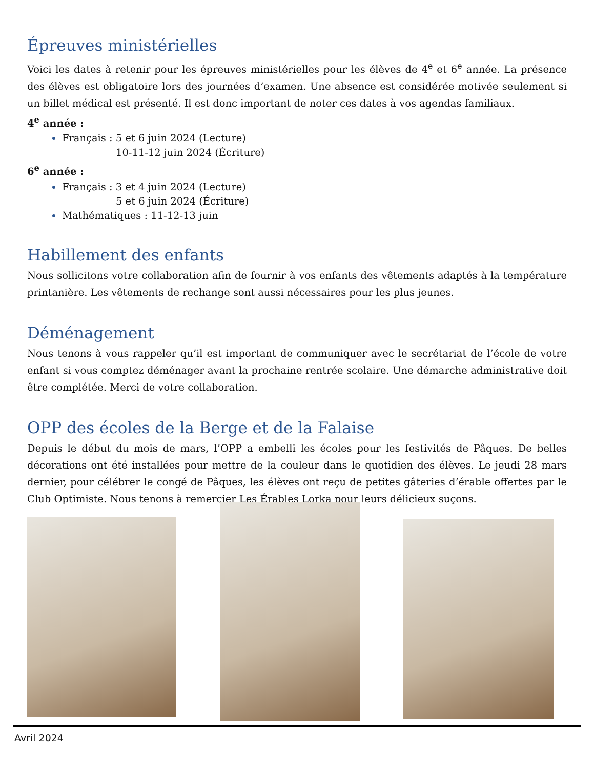Épreuves ministérielles
Voici les dates à retenir pour les épreuves ministérielles pour les élèves de 4<sup>e</sup> et 6<sup>e</sup> année. La présence des élèves est obligatoire lors des journées d’examen. Une absence est considérée motivée seulement si un billet médical est présenté. Il est donc important de noter ces dates à vos agendas familiaux.
4<sup>e</sup> année :
Français : 5 et 6 juin 2024 (Lecture)
10-11-12 juin 2024 (Écriture)
6<sup>e</sup> année :
Français : 3 et 4 juin 2024 (Lecture)
5 et 6 juin 2024 (Écriture)
Mathématiques : 11-12-13 juin
Habillement des enfants
Nous sollicitons votre collaboration afin de fournir à vos enfants des vêtements adaptés à la température printanière. Les vêtements de rechange sont aussi nécessaires pour les plus jeunes.
Déménagement
Nous tenons à vous rappeler qu’il est important de communiquer avec le secrétariat de l’école de votre enfant si vous comptez déménager avant la prochaine rentrée scolaire. Une démarche administrative doit être complétée. Merci de votre collaboration.
OPP des écoles de la Berge et de la Falaise
Depuis le début du mois de mars, l’OPP a embelli les écoles pour les festivités de Pâques. De belles décorations ont été installées pour mettre de la couleur dans le quotidien des élèves. Le jeudi 28 mars dernier, pour célébrer le congé de Pâques, les élèves ont reçu de petites gâteries d’érable offertes par le Club Optimiste. Nous tenons à remercier Les Érables Lorka pour leurs délicieux suçons.
Avril 2024